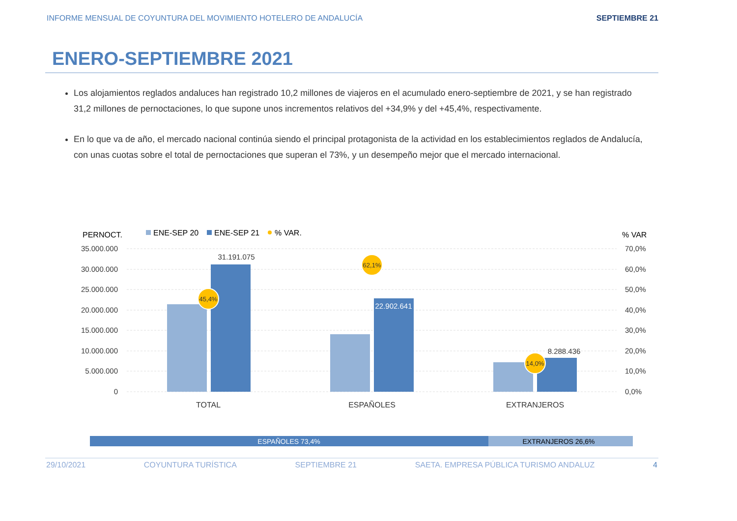INFORME MENSUAL DE COYUNTURA DEL MOVIMIENTO HOTELERO DE ANDALUCÍA SEPTIEMBRE 21
ENERO-SEPTIEMBRE 2021
Los alojamientos reglados andaluces han registrado 10,2 millones de viajeros en el acumulado enero-septiembre de 2021, y se han registrado 31,2 millones de pernoctaciones, lo que supone unos incrementos relativos del +34,9% y del +45,4%, respectivamente.
En lo que va de año, el mercado nacional continúa siendo el principal protagonista de la actividad en los establecimientos reglados de Andalucía, con unas cuotas sobre el total de pernoctaciones que superan el 73%, y un desempeño mejor que el mercado internacional.
PERNOCT.
ENE-SEP 20
ENE-SEP 21
% VAR.
% VAR
35.000.000
30.000.000
25.000.000
20.000.000
15.000.000
10.000.000
5.000.000
0
70,0%
60,0%
50,0%
40,0%
30,0%
20,0%
10,0%
0,0%
31.191.075
22.902.641
8.288.436
45,4%
62,1%
14,0%
TOTAL
ESPAÑOLES
EXTRANJEROS
ESPAÑOLES 73,4%
EXTRANJEROS 26,6%
29/10/2021 COYUNTURA TURÍSTICA SEPTIEMBRE 21 SAETA. EMPRESA PÚBLICA TURISMO ANDALUZ 4